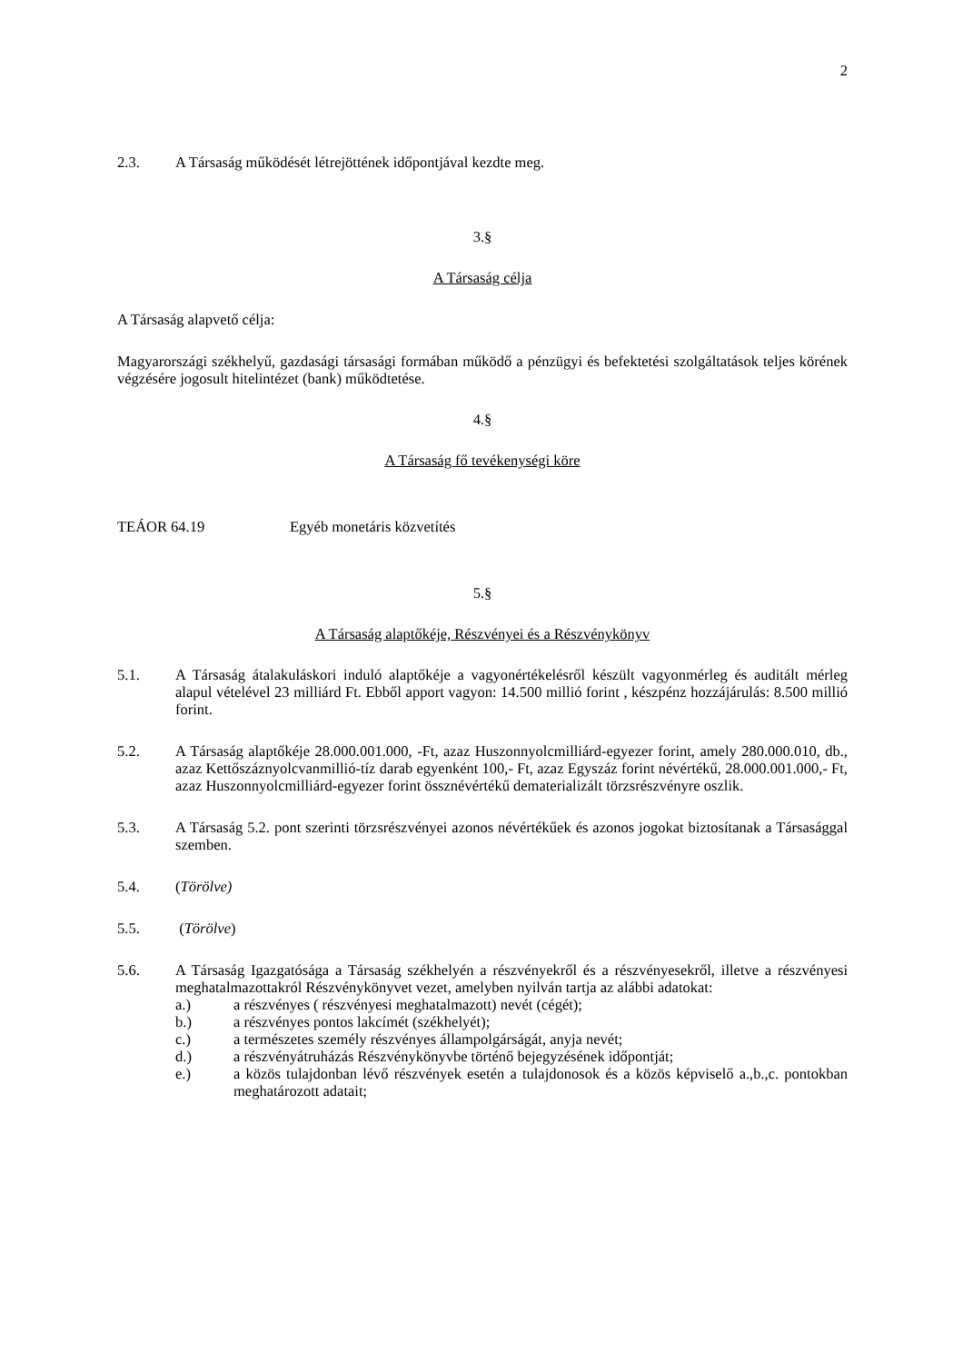2
2.3. A Társaság működését létrejöttének időpontjával kezdte meg.
3.§
A Társaság célja
A Társaság alapvető célja:
Magyarországi székhelyű, gazdasági társasági formában működő a pénzügyi és befektetési szolgáltatások teljes körének végzésére jogosult hitelintézet (bank) működtetése.
4.§
A Társaság fő tevékenységi köre
TEÁOR 64.19 Egyéb monetáris közvetítés
5.§
A Társaság alaptőkéje, Részvényei és a Részvénykönyv
5.1. A Társaság átalakuláskori induló alaptőkéje a vagyonértékelésről készült vagyonmérleg és auditált mérleg alapul vételével 23 milliárd Ft. Ebből apport vagyon: 14.500 millió forint , készpénz hozzájárulás: 8.500 millió forint.
5.2. A Társaság alaptőkéje 28.000.001.000, -Ft, azaz Huszonnyolcmilliárd-egyezer forint, amely 280.000.010, db., azaz Kettőszáznyolcvanmillió-tíz darab egyenként 100,- Ft, azaz Egyszáz forint névértékű, 28.000.001.000,- Ft, azaz Huszonnyolcmilliárd-egyezer forint össznévértékű dematerializált törzsrészvényre oszlik.
5.3. A Társaság 5.2. pont szerinti törzsrészvényei azonos névértékűek és azonos jogokat biztosítanak a Társasággal szemben.
5.4. (Törölve)
5.5. (Törölve)
5.6. A Társaság Igazgatósága a Társaság székhelyén a részvényekről és a részvényesekről, illetve a részvényesi meghatalmazottakról Részvénykönyvet vezet, amelyben nyilván tartja az alábbi adatokat:
a.) a részvényes ( részvényesi meghatalmazott) nevét (cégét);
b.) a részvényes pontos lakcímét (székhelyét);
c.) a természetes személy részvényes állampolgárságát, anyja nevét;
d.) a részvényátruházás Részvénykönyvbe történő bejegyzésének időpontját;
e.) a közös tulajdonban lévő részvények esetén a tulajdonosok és a közös képviselő a.,b.,c. pontokban meghatározott adatait;